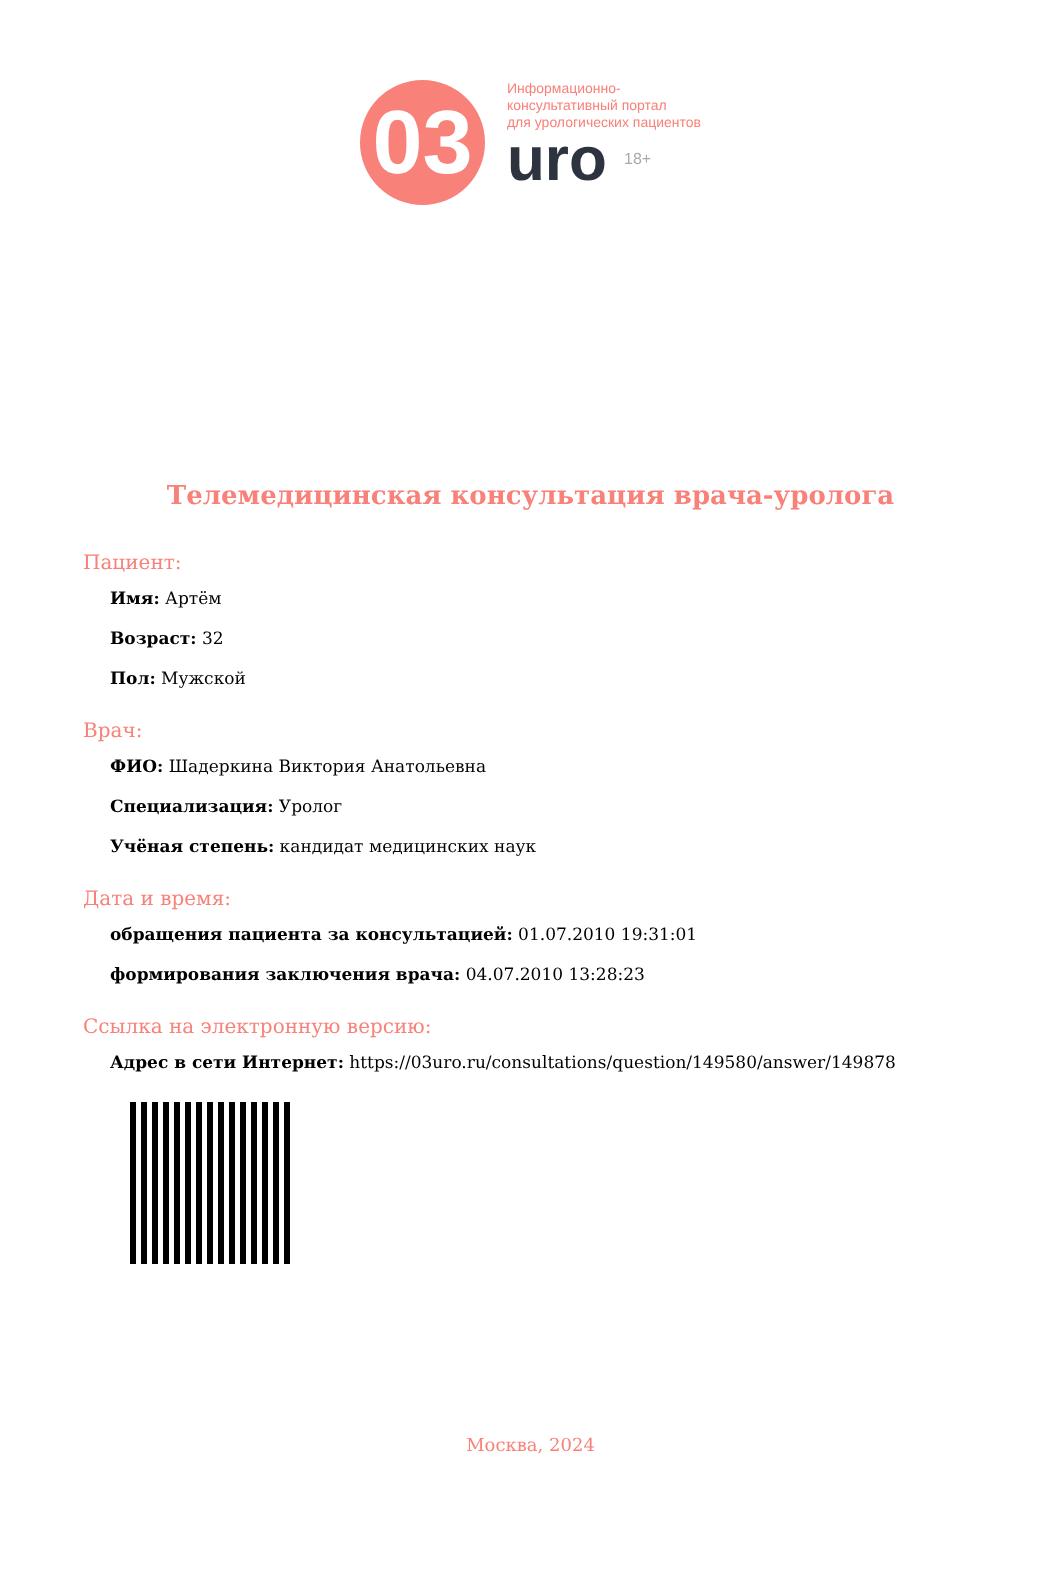03
Информационно-
консультативный портал
для урологических пациентов
uro 18+
Телемедицинская консультация врача-уролога
Пациент:
Имя: Артём
Возраст: 32
Пол: Мужской
Врач:
ФИО: Шадеркина Виктория Анатольевна
Специализация: Уролог
Учёная степень: кандидат медицинских наук
Дата и время:
обращения пациента за консультацией: 01.07.2010 19:31:01
формирования заключения врача: 04.07.2010 13:28:23
Ссылка на электронную версию:
Адрес в сети Интернет: https://03uro.ru/consultations/question/149580/answer/149878
Москва, 2024